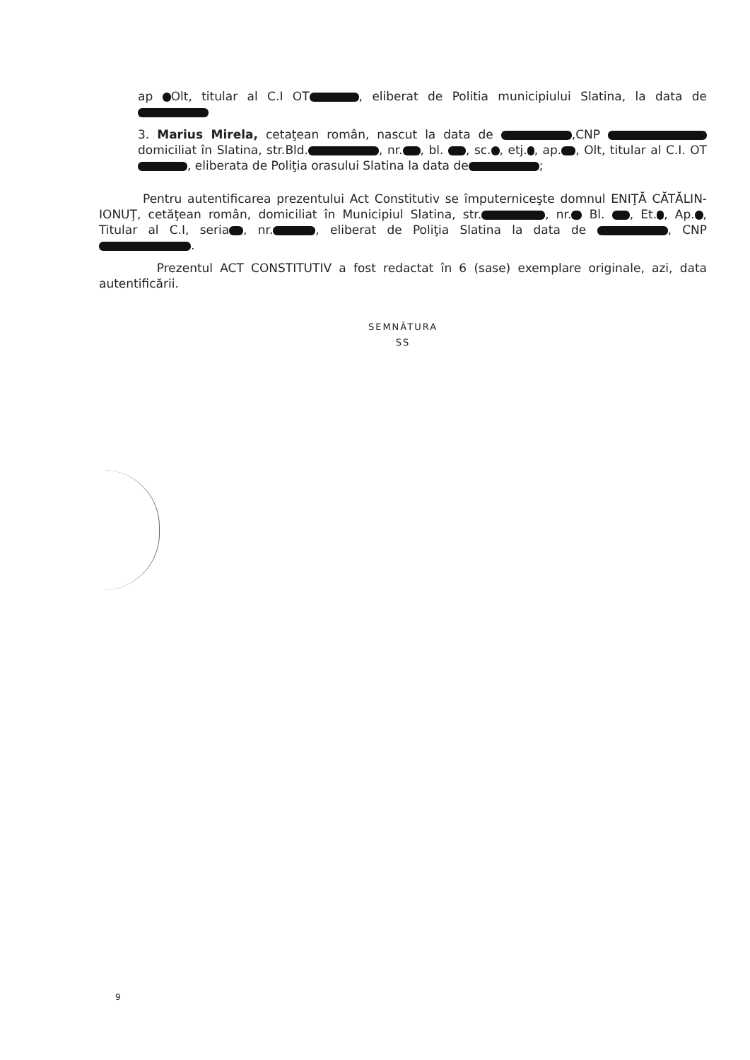ap Olt, titular al C.I OT , eliberat de Politia municipiului Slatina, la data de
3. Marius Mirela, cetaţean român, nascut la data de ,CNP domiciliat în Slatina, str.Bld. , nr. , bl. , sc. , etj. , ap. , Olt, titular al C.I. OT , eliberata de Poliţia orasului Slatina la data de ;
Pentru autentificarea prezentului Act Constitutiv se împuterniceşte domnul ENIŢĂ CĂTĂLIN-IONUŢ, cetăţean român, domiciliat în Municipiul Slatina, str. , nr. Bl. , Et. , Ap. , Titular al C.I, seria , nr. , eliberat de Poliţia Slatina la data de , CNP .
Prezentul ACT CONSTITUTIV a fost redactat în 6 (sase) exemplare originale, azi, data autentificării.
SEMNĂTURA
SS
9